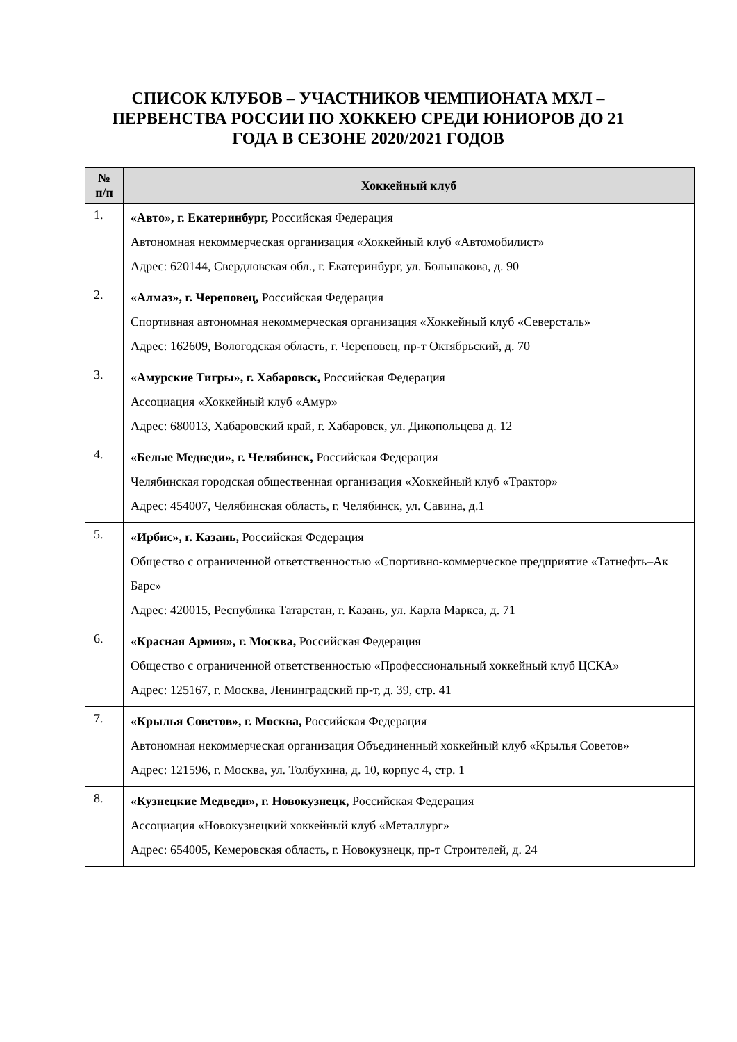СПИСОК КЛУБОВ – УЧАСТНИКОВ ЧЕМПИОНАТА МХЛ – ПЕРВЕНСТВА РОССИИ ПО ХОККЕЮ СРЕДИ ЮНИОРОВ ДО 21 ГОДА В СЕЗОНЕ 2020/2021 ГОДОВ
| № п/п | Хоккейный клуб |
| --- | --- |
| 1. | «Авто», г. Екатеринбург, Российская Федерация Автономная некоммерческая организация «Хоккейный клуб «Автомобилист» Адрес: 620144, Свердловская обл., г. Екатеринбург, ул. Большакова, д. 90 |
| 2. | «Алмаз», г. Череповец, Российская Федерация Спортивная автономная некоммерческая организация «Хоккейный клуб «Северсталь» Адрес: 162609, Вологодская область, г. Череповец, пр-т Октябрьский, д. 70 |
| 3. | «Амурские Тигры», г. Хабаровск, Российская Федерация Ассоциация «Хоккейный клуб «Амур» Адрес: 680013, Хабаровский край, г. Хабаровск, ул. Дикопольцева д. 12 |
| 4. | «Белые Медведи», г. Челябинск, Российская Федерация Челябинская городская общественная организация «Хоккейный клуб «Трактор» Адрес: 454007, Челябинская область, г. Челябинск, ул. Савина, д.1 |
| 5. | «Ирбис», г. Казань, Российская Федерация Общество с ограниченной ответственностью «Спортивно-коммерческое предприятие «Татнефть–Ак Барс» Адрес: 420015, Республика Татарстан, г. Казань, ул. Карла Маркса, д. 71 |
| 6. | «Красная Армия», г. Москва, Российская Федерация Общество с ограниченной ответственностью «Профессиональный хоккейный клуб ЦСКА» Адрес: 125167, г. Москва, Ленинградский пр-т, д. 39, стр. 41 |
| 7. | «Крылья Советов», г. Москва, Российская Федерация Автономная некоммерческая организация Объединенный хоккейный клуб «Крылья Советов» Адрес: 121596, г. Москва, ул. Толбухина, д. 10, корпус 4, стр. 1 |
| 8. | «Кузнецкие Медведи», г. Новокузнецк, Российская Федерация Ассоциация «Новокузнецкий хоккейный клуб «Металлург» Адрес: 654005, Кемеровская область, г. Новокузнецк, пр-т Строителей, д. 24 |